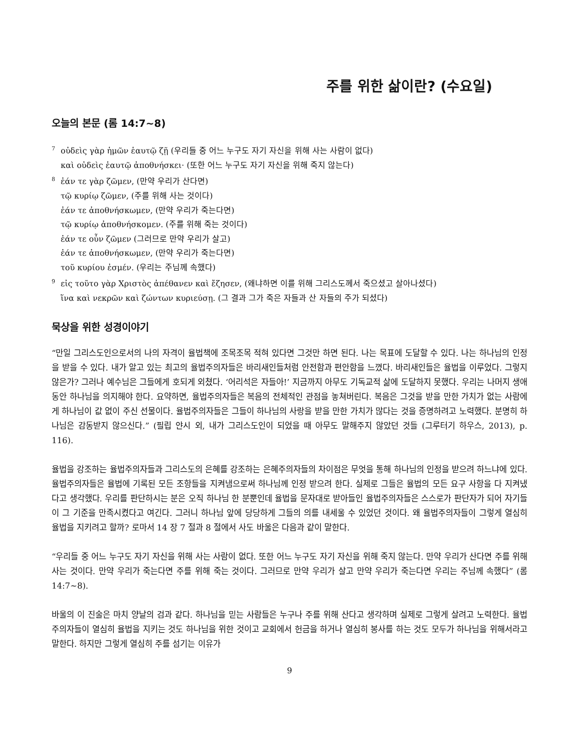주를 위한 삶이란? (수요일)
오늘의 본문 (롬 14:7~8)
<sup>7</sup> οὐδεὶς γὰρ ἡμῶν ἑαυτῷ ζῇ (우리들 중 어느 누구도 자기 자신을 위해 사는 사람이 없다)
καὶ οὐδεὶς ἑαυτῷ ἀποθνήσκει· (또한 어느 누구도 자기 자신을 위해 죽지 않는다)
<sup>8</sup> ἐάν τε γὰρ ζῶμεν, (만약 우리가 산다면)
τῷ κυρίῳ ζῶμεν, (주를 위해 사는 것이다)
ἐάν τε ἀποθνήσκωμεν, (만약 우리가 죽는다면)
τῷ κυρίῳ ἀποθνήσκομεν. (주를 위해 죽는 것이다)
ἐάν τε οὖν ζῶμεν (그러므로 만약 우리가 살고)
ἐάν τε ἀποθνήσκωμεν, (만약 우리가 죽는다면)
τοῦ κυρίου ἐσμέν. (우리는 주님께 속했다)
<sup>9</sup> εἰς τοῦτο γὰρ Χριστὸς ἀπέθανεν καὶ ἔζησεν, (왜냐하면 이를 위해 그리스도께서 죽으셨고 살아나셨다)
ἵνα καὶ νεκρῶν καὶ ζώντων κυριεύσῃ. (그 결과 그가 죽은 자들과 산 자들의 주가 되셨다)
묵상을 위한 성경이야기
“만일 그리스도인으로서의 나의 자격이 율법책에 조목조목 적혀 있다면 그것만 하면 된다. 나는 목표에 도달할 수 있다. 나는 하나님의 인정을 받을 수 있다. 내가 알고 있는 최고의 율법주의자들은 바리새인들처럼 안전함과 편안함을 느꼈다. 바리새인들은 율법을 이루었다. 그렇지 않은가? 그러나 예수님은 그들에게 호되게 외쳤다. ‘어리석은 자들아!’ 지금까지 아무도 기독교적 삶에 도달하지 못했다. 우리는 나머지 생애 동안 하나님을 의지해야 한다. 요약하면, 율법주의자들은 복음의 전체적인 관점을 놓쳐버린다. 복음은 그것을 받을 만한 가치가 없는 사람에게 하나님이 값 없이 주신 선물이다. 율법주의자들은 그들이 하나님의 사랑을 받을 만한 가치가 많다는 것을 증명하려고 노력했다. 분명히 하나님은 감동받지 않으신다.” (필립 얀시 외, 내가 그리스도인이 되었을 때 아무도 말해주지 않았던 것들 (그루터기 하우스, 2013), p. 116).
율법을 강조하는 율법주의자들과 그리스도의 은혜를 강조하는 은혜주의자들의 차이점은 무엇을 통해 하나님의 인정을 받으려 하느냐에 있다. 율법주의자들은 율법에 기록된 모든 조항들을 지켜냄으로써 하나님께 인정 받으려 한다. 실제로 그들은 율법의 모든 요구 사항을 다 지켜냈다고 생각했다. 우리를 판단하시는 분은 오직 하나님 한 분뿐인데 율법을 문자대로 받아들인 율법주의자들은 스스로가 판단자가 되어 자기들이 그 기준을 만족시켰다고 여긴다. 그러니 하나님 앞에 당당하게 그들의 의를 내세울 수 있었던 것이다. 왜 율법주의자들이 그렇게 열심히 율법을 지키려고 할까? 로마서 14 장 7 절과 8 절에서 사도 바울은 다음과 같이 말한다.
“우리들 중 어느 누구도 자기 자신을 위해 사는 사람이 없다. 또한 어느 누구도 자기 자신을 위해 죽지 않는다. 만약 우리가 산다면 주를 위해 사는 것이다. 만약 우리가 죽는다면 주를 위해 죽는 것이다. 그러므로 만약 우리가 살고 만약 우리가 죽는다면 우리는 주님께 속했다” (롬 14:7~8).
바울의 이 진술은 마치 양날의 검과 같다. 하나님을 믿는 사람들은 누구나 주를 위해 산다고 생각하며 실제로 그렇게 살려고 노력한다. 율법주의자들이 열심히 율법을 지키는 것도 하나님을 위한 것이고 교회에서 헌금을 하거나 열심히 봉사를 하는 것도 모두가 하나님을 위해서라고 말한다. 하지만 그렇게 열심히 주를 섬기는 이유가
9